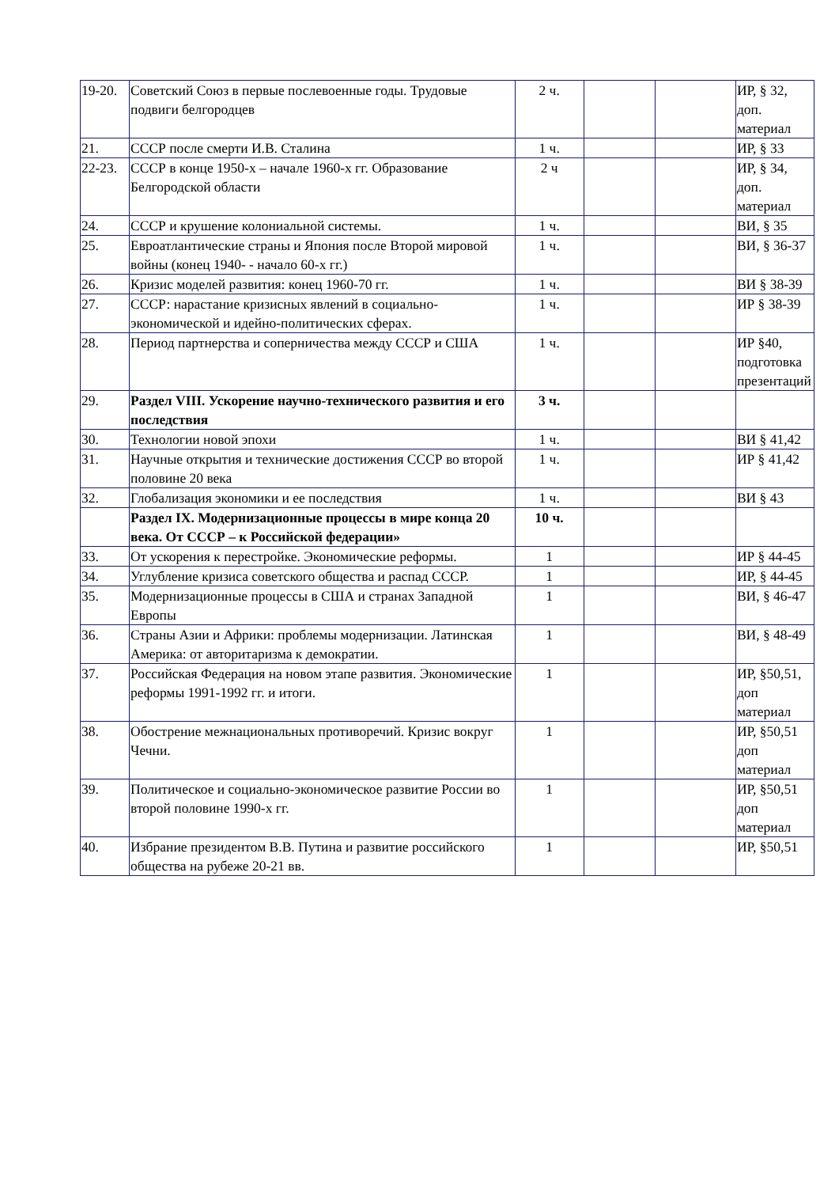| 19-20. | Советский Союз в первые послевоенные годы. Трудовые подвиги белгородцев | 2 ч. | | | ИР, § 32, доп. материал |
| 21. | СССР после смерти И.В. Сталина | 1 ч. | | | ИР, § 33 |
| 22-23. | СССР в конце 1950-х – начале 1960-х гг. Образование Белгородской области | 2 ч | | | ИР, § 34, доп. материал |
| 24. | СССР и крушение колониальной системы. | 1 ч. | | | ВИ, § 35 |
| 25. | Евроатлантические страны и Япония после Второй мировой войны (конец 1940- - начало 60-х гг.) | 1 ч. | | | ВИ, § 36-37 |
| 26. | Кризис моделей развития: конец 1960-70 гг. | 1 ч. | | | ВИ § 38-39 |
| 27. | СССР: нарастание кризисных явлений в социально-экономической и идейно-политических сферах. | 1 ч. | | | ИР § 38-39 |
| 28. | Период партнерства и соперничества между СССР и США | 1 ч. | | | ИР §40, подготовка презентаций |
| 29. | Раздел VIII. Ускорение научно-технического развития и его последствия | 3 ч. | | | |
| 30. | Технологии новой эпохи | 1 ч. | | | ВИ § 41,42 |
| 31. | Научные открытия и технические достижения СССР во второй половине 20 века | 1 ч. | | | ИР § 41,42 |
| 32. | Глобализация экономики и ее последствия | 1 ч. | | | ВИ § 43 |
| | Раздел IX. Модернизационные процессы в мире конца 20 века. От СССР – к Российской федерации» | 10 ч. | | | |
| 33. | От ускорения к перестройке. Экономические реформы. | 1 | | | ИР § 44-45 |
| 34. | Углубление кризиса советского общества и распад СССР. | 1 | | | ИР, § 44-45 |
| 35. | Модернизационные процессы в США и странах Западной Европы | 1 | | | ВИ, § 46-47 |
| 36. | Страны Азии и Африки: проблемы модернизации. Латинская Америка: от авторитаризма к демократии. | 1 | | | ВИ, § 48-49 |
| 37. | Российская Федерация на новом этапе развития. Экономические реформы 1991-1992 гг. и итоги. | 1 | | | ИР, §50,51, доп материал |
| 38. | Обострение межнациональных противоречий. Кризис вокруг Чечни. | 1 | | | ИР, §50,51 доп материал |
| 39. | Политическое и социально-экономическое развитие России во второй половине 1990-х гг. | 1 | | | ИР, §50,51 доп материал |
| 40. | Избрание президентом В.В. Путина и развитие российского общества на рубеже 20-21 вв. | 1 | | | ИР, §50,51 |